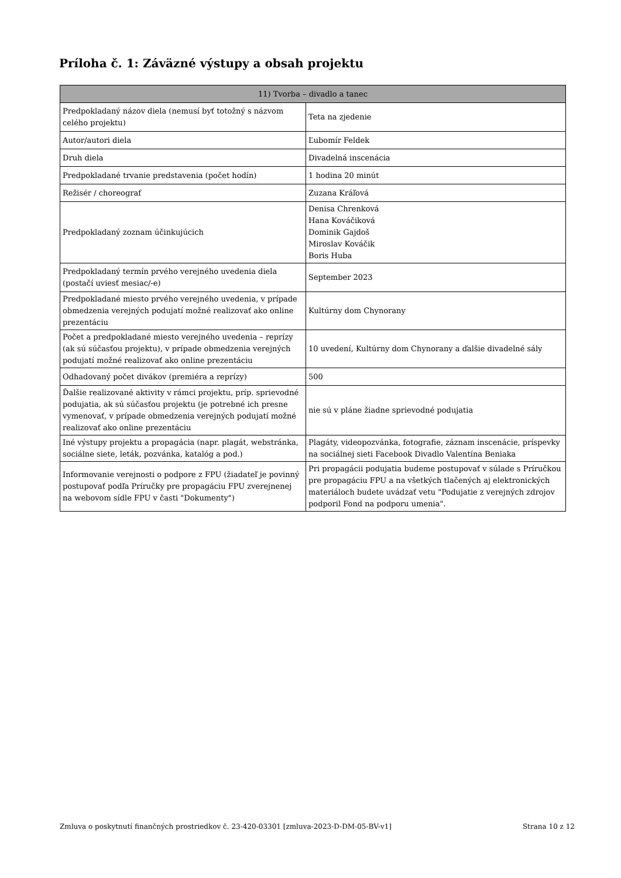Príloha č. 1: Záväzné výstupy a obsah projektu
| 11) Tvorba – divadlo a tanec | |
| --- | --- |
| Predpokladaný názov diela (nemusí byť totožný s názvom celého projektu) | Teta na zjedenie |
| Autor/autori diela | Ľubomír Feldek |
| Druh diela | Divadelná inscenácia |
| Predpokladané trvanie predstavenia (počet hodín) | 1 hodina 20 minút |
| Režisér / choreograf | Zuzana Kráľová |
| Predpokladaný zoznam účinkujúcich | Denisa Chrenková Hana Kováčiková Dominik Gajdoš Miroslav Kováčik Boris Huba |
| Predpokladaný termín prvého verejného uvedenia diela (postačí uviesť mesiac/-e) | September 2023 |
| Predpokladané miesto prvého verejného uvedenia, v prípade obmedzenia verejných podujatí možné realizovať ako online prezentáciu | Kultúrny dom Chynorany |
| Počet a predpokladané miesto verejného uvedenia – reprízy (ak sú súčasťou projektu), v prípade obmedzenia verejných podujatí možné realizovať ako online prezentáciu | 10 uvedení, Kultúrny dom Chynorany a ďalšie divadelné sály |
| Odhadovaný počet divákov (premiéra a reprízy) | 500 |
| Ďalšie realizované aktivity v rámci projektu, príp. sprievodné podujatia, ak sú súčasťou projektu (je potrebné ich presne vymenovať, v prípade obmedzenia verejných podujatí možné realizovať ako online prezentáciu | nie sú v pláne žiadne sprievodné podujatia |
| Iné výstupy projektu a propagácia (napr. plagát, webstránka, sociálne siete, leták, pozvánka, katalóg a pod.) | Plagáty, videopozvánka, fotografie, záznam inscenácie, príspevky na sociálnej sieti Facebook Divadlo Valentína Beniaka |
| Informovanie verejnosti o podpore z FPU (žiadateľ je povinný postupovať podľa Príručky pre propagáciu FPU zverejnenej na webovom sídle FPU v časti "Dokumenty") | Pri propagácii podujatia budeme postupovať v súlade s Príručkou pre propagáciu FPU a na všetkých tlačených aj elektronických materiáloch budete uvádzať vetu "Podujatie z verejných zdrojov podporil Fond na podporu umenia". |
Zmluva o poskytnutí finančných prostriedkov č. 23-420-03301 [zmluva-2023-D-DM-05-BV-v1] Strana 10 z 12